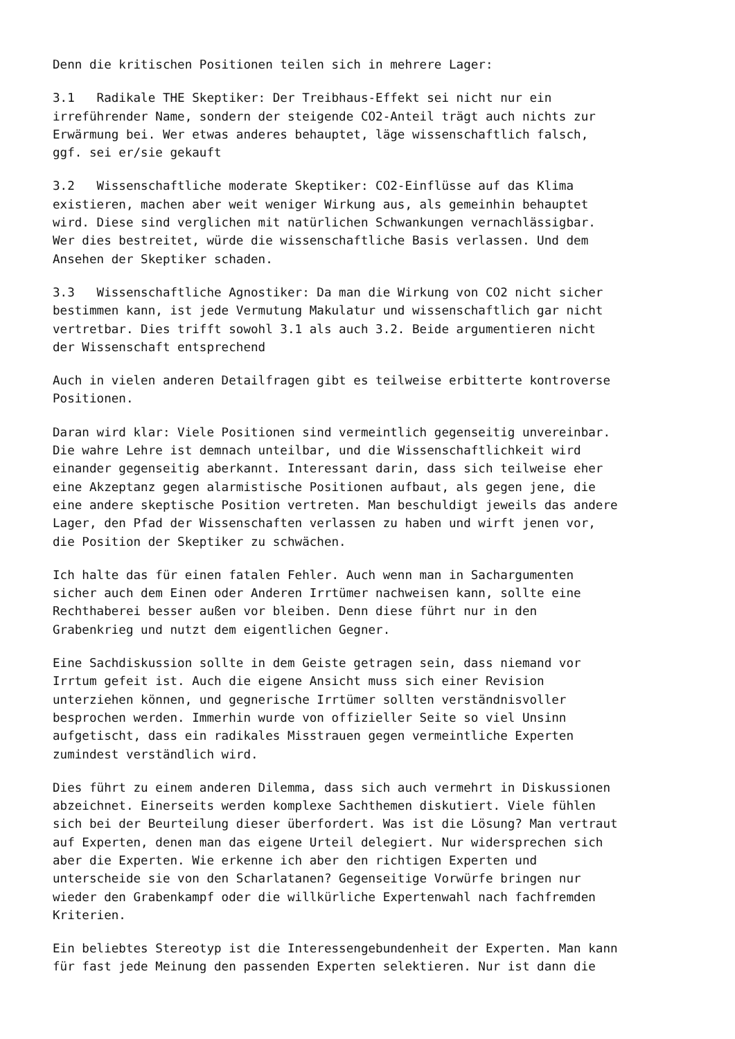Denn die kritischen Positionen teilen sich in mehrere Lager:
3.1 Radikale THE Skeptiker: Der Treibhaus-Effekt sei nicht nur ein irreführender Name, sondern der steigende CO2-Anteil trägt auch nichts zur Erwärmung bei. Wer etwas anderes behauptet, läge wissenschaftlich falsch, ggf. sei er/sie gekauft
3.2 Wissenschaftliche moderate Skeptiker: CO2-Einflüsse auf das Klima existieren, machen aber weit weniger Wirkung aus, als gemeinhin behauptet wird. Diese sind verglichen mit natürlichen Schwankungen vernachlässigbar. Wer dies bestreitet, würde die wissenschaftliche Basis verlassen. Und dem Ansehen der Skeptiker schaden.
3.3 Wissenschaftliche Agnostiker: Da man die Wirkung von CO2 nicht sicher bestimmen kann, ist jede Vermutung Makulatur und wissenschaftlich gar nicht vertretbar. Dies trifft sowohl 3.1 als auch 3.2. Beide argumentieren nicht der Wissenschaft entsprechend
Auch in vielen anderen Detailfragen gibt es teilweise erbitterte kontroverse Positionen.
Daran wird klar: Viele Positionen sind vermeintlich gegenseitig unvereinbar. Die wahre Lehre ist demnach unteilbar, und die Wissenschaftlichkeit wird einander gegenseitig aberkannt. Interessant darin, dass sich teilweise eher eine Akzeptanz gegen alarmistische Positionen aufbaut, als gegen jene, die eine andere skeptische Position vertreten. Man beschuldigt jeweils das andere Lager, den Pfad der Wissenschaften verlassen zu haben und wirft jenen vor, die Position der Skeptiker zu schwächen.
Ich halte das für einen fatalen Fehler. Auch wenn man in Sachargumenten sicher auch dem Einen oder Anderen Irrtümer nachweisen kann, sollte eine Rechthaberei besser außen vor bleiben. Denn diese führt nur in den Grabenkrieg und nutzt dem eigentlichen Gegner.
Eine Sachdiskussion sollte in dem Geiste getragen sein, dass niemand vor Irrtum gefeit ist. Auch die eigene Ansicht muss sich einer Revision unterziehen können, und gegnerische Irrtümer sollten verständnisvoller besprochen werden. Immerhin wurde von offizieller Seite so viel Unsinn aufgetischt, dass ein radikales Misstrauen gegen vermeintliche Experten zumindest verständlich wird.
Dies führt zu einem anderen Dilemma, dass sich auch vermehrt in Diskussionen abzeichnet. Einerseits werden komplexe Sachthemen diskutiert. Viele fühlen sich bei der Beurteilung dieser überfordert. Was ist die Lösung? Man vertraut auf Experten, denen man das eigene Urteil delegiert. Nur widersprechen sich aber die Experten. Wie erkenne ich aber den richtigen Experten und unterscheide sie von den Scharlatanen? Gegenseitige Vorwürfe bringen nur wieder den Grabenkampf oder die willkürliche Expertenwahl nach fachfremden Kriterien.
Ein beliebtes Stereotyp ist die Interessengebundenheit der Experten. Man kann für fast jede Meinung den passenden Experten selektieren. Nur ist dann die